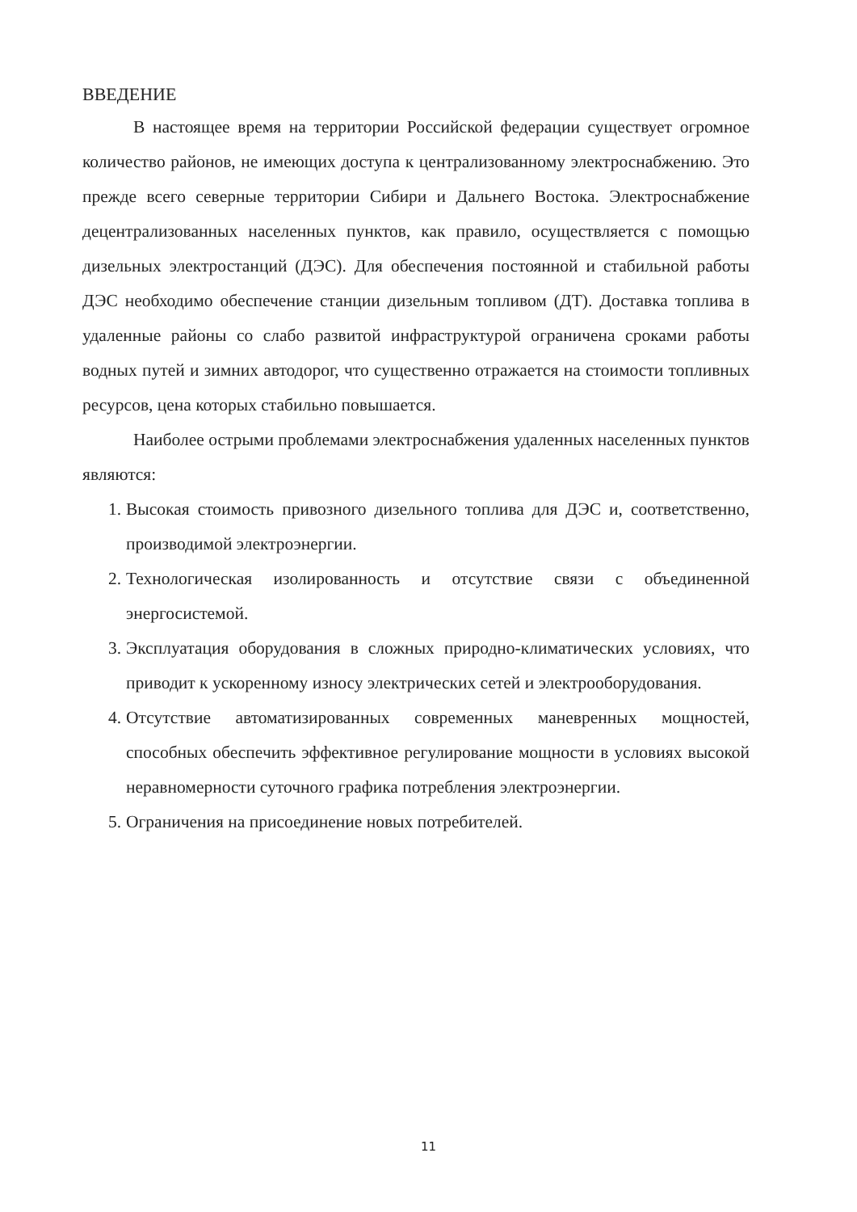ВВЕДЕНИЕ
В настоящее время на территории Российской федерации существует огромное количество районов, не имеющих доступа к централизованному электроснабжению. Это прежде всего северные территории Сибири и Дальнего Востока. Электроснабжение децентрализованных населенных пунктов, как правило, осуществляется с помощью дизельных электростанций (ДЭС). Для обеспечения постоянной и стабильной работы ДЭС необходимо обеспечение станции дизельным топливом (ДТ). Доставка топлива в удаленные районы со слабо развитой инфраструктурой ограничена сроками работы водных путей и зимних автодорог, что существенно отражается на стоимости топливных ресурсов, цена которых стабильно повышается.
Наиболее острыми проблемами электроснабжения удаленных населенных пунктов являются:
1. Высокая стоимость привозного дизельного топлива для ДЭС и, соответственно, производимой электроэнергии.
2. Технологическая изолированность и отсутствие связи с объединенной энергосистемой.
3. Эксплуатация оборудования в сложных природно-климатических условиях, что приводит к ускоренному износу электрических сетей и электрооборудования.
4. Отсутствие автоматизированных современных маневренных мощностей, способных обеспечить эффективное регулирование мощности в условиях высокой неравномерности суточного графика потребления электроэнергии.
5. Ограничения на присоединение новых потребителей.
11